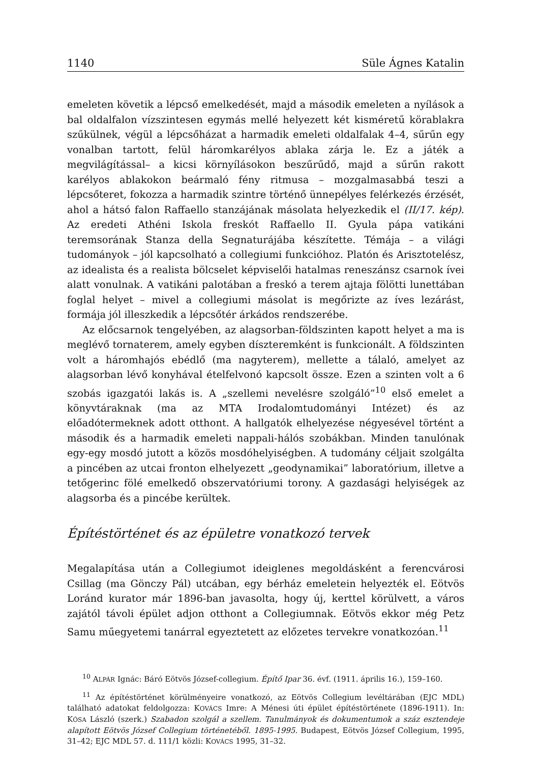1140 Süle Ágnes Katalin
emeleten követik a lépcső emelkedését, majd a második emeleten a nyílások a bal oldalfalon vízszintesen egymás mellé helyezett két kisméretű körablakra szűkülnek, végül a lépcsőházat a harmadik emeleti oldalfalak 4–4, sűrűn egy vonalban tartott, felül háromkarélyos ablaka zárja le. Ez a játék a megvilágítás­sal– a kicsi környílásokon beszűrűdő, majd a sűrűn rakott karélyos ablakokon beármaló fény ritmusa – mozgalmasabbá teszi a lépcsőteret, fokozza a harma­dik szintre történő ünnepélyes felérkezés érzését, ahol a hátsó falon Raffaello stanzájának másolata helyezkedik el (II/17. kép). Az eredeti Athéni Iskola freskót Raffaello II. Gyula pápa vatikáni teremsorának Stanza della Segnaturájába készí­tette. Témája – a világi tudományok – jól kapcsolható a collegiumi funkcióhoz. Platón és Arisztotelész, az idealista és a realista bölcselet képviselői hatalmas reneszánsz csarnok ívei alatt vonulnak. A vatikáni palotában a freskó a terem ajtaja fölötti lunettában foglal helyet – mivel a collegiumi másolat is megőrizte az íves lezárást, formája jól illeszkedik a lépcsőtér árkádos rendszerébe.
Az előcsarnok tengelyében, az alagsorban-földszinten kapott helyet a ma is meglévő tornaterem, amely egyben díszteremként is funkcionált. A földszinten volt a háromhajós ebédlő (ma nagyterem), mellette a tálaló, amelyet az alagsor­ban lévő konyhával ételfelvonó kapcsolt össze. Ezen a szinten volt a 6 szobás igazgatói lakás is. A „szellemi nevelésre szolgáló”<sup>10</sup> első emelet a könyvtáraknak (ma az MTA Irodalomtudományi Intézet) és az előadótermeknek adott otthont. A hallgatók elhelyezése négyesével történt a második és a harmadik emeleti nap­pali-hálós szobákban. Minden tanulónak egy-egy mosdó jutott a közös mosdó­helyiségben. A tudomány céljait szolgálta a pincében az utcai fronton elhelyezett „geodynamikai” laboratórium, illetve a tetőgerinc fölé emelkedő obszervatóriu­mi torony. A gazdasági helyiségek az alagsorba és a pincébe kerültek.
Építéstörténet és az épületre vonatkozó tervek
Megalapítása után a Collegiumot ideiglenes megoldásként a ferencvárosi Csillag (ma Gönczy Pál) utcában, egy bérház emeletein helyezték el. Eötvös Loránd ku­rator már 1896-ban javasolta, hogy új, kerttel körülvett, a város zajától távoli épület adjon otthont a Collegiumnak. Eötvös ekkor még Petz Samu műegyetemi tanárral egyeztetett az előzetes tervekre vonatkozóan.<sup>11</sup>
<sup>10</sup> ALPÁR Ignác: Báró Eötvös József-collegium. Építő Ipar 36. évf. (1911. április 16.), 159–160.
<sup>11</sup> Az építéstörténet körülményeire vonatkozó, az Eötvös Collegium levéltárában (EJC MDL) található adatokat feldolgozza: KOVÁCS Imre: A Ménesi úti épület építéstörténete (1896-1911). In: KÓSA László (szerk.) Szabadon szolgál a szellem. Tanulmányok és dokumentumok a száz esztendeje alapított Eötvös József Collegium történetéből. 1895-1995. Budapest, Eötvös József Collegium, 1995, 31–42; EJC MDL 57. d. 111/1 közli: KOVÁCS 1995, 31–32.